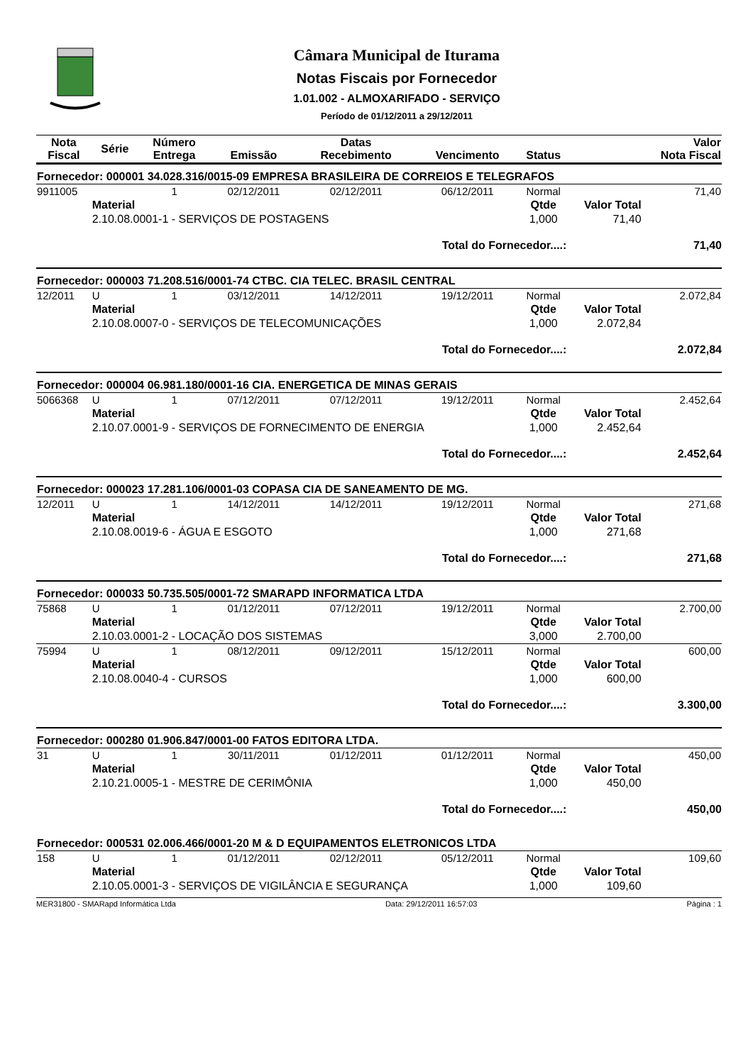Câmara Municipal de Iturama
Notas Fiscais por Fornecedor
1.01.002 - ALMOXARIFADO - SERVIÇO
Período de 01/12/2011 a 29/12/2011
| Nota Fiscal | Série | Número Entrega | Emissão | Datas Recebimento | Vencimento | Status | | Valor Nota Fiscal |
| --- | --- | --- | --- | --- | --- | --- | --- | --- |
| Fornecedor: 000001 34.028.316/0015-09 EMPRESA BRASILEIRA DE CORREIOS E TELEGRAFOS | | | | | | | | |
| 9911005 | | 1 | 02/12/2011 | 02/12/2011 | 06/12/2011 | Normal | | 71,40 |
| | Material | | | | | Qtde | Valor Total | |
| | 2.10.08.0001-1 - SERVIÇOS DE POSTAGENS | | | | | 1,000 | 71,40 | |
| Total do Fornecedor....: | | | | | | | | 71,40 |
| Fornecedor: 000003 71.208.516/0001-74 CTBC. CIA TELEC. BRASIL CENTRAL | | | | | | | | |
| 12/2011 | U | 1 | 03/12/2011 | 14/12/2011 | 19/12/2011 | Normal | | 2.072,84 |
| | Material | | | | | Qtde | Valor Total | |
| | 2.10.08.0007-0 - SERVIÇOS DE TELECOMUNICAÇÕES | | | | | 1,000 | 2.072,84 | |
| Total do Fornecedor....: | | | | | | | | 2.072,84 |
| Fornecedor: 000004 06.981.180/0001-16 CIA. ENERGETICA DE MINAS GERAIS | | | | | | | | |
| 5066368 | U | 1 | 07/12/2011 | 07/12/2011 | 19/12/2011 | Normal | | 2.452,64 |
| | Material | | | | | Qtde | Valor Total | |
| | 2.10.07.0001-9 - SERVIÇOS DE FORNECIMENTO DE ENERGIA | | | | | 1,000 | 2.452,64 | |
| Total do Fornecedor....: | | | | | | | | 2.452,64 |
| Fornecedor: 000023 17.281.106/0001-03 COPASA CIA DE SANEAMENTO DE MG. | | | | | | | | |
| 12/2011 | U | 1 | 14/12/2011 | 14/12/2011 | 19/12/2011 | Normal | | 271,68 |
| | Material | | | | | Qtde | Valor Total | |
| | 2.10.08.0019-6 - ÁGUA E ESGOTO | | | | | 1,000 | 271,68 | |
| Total do Fornecedor....: | | | | | | | | 271,68 |
| Fornecedor: 000033 50.735.505/0001-72 SMARAPD INFORMATICA LTDA | | | | | | | | |
| 75868 | U | 1 | 01/12/2011 | 07/12/2011 | 19/12/2011 | Normal | | 2.700,00 |
| | Material | | | | | Qtde | Valor Total | |
| | 2.10.03.0001-2 - LOCAÇÃO DOS SISTEMAS | | | | | 3,000 | 2.700,00 | |
| 75994 | U | 1 | 08/12/2011 | 09/12/2011 | 15/12/2011 | Normal | | 600,00 |
| | Material | | | | | Qtde | Valor Total | |
| | 2.10.08.0040-4 - CURSOS | | | | | 1,000 | 600,00 | |
| Total do Fornecedor....: | | | | | | | | 3.300,00 |
| Fornecedor: 000280 01.906.847/0001-00 FATOS EDITORA LTDA. | | | | | | | | |
| 31 | U | 1 | 30/11/2011 | 01/12/2011 | 01/12/2011 | Normal | | 450,00 |
| | Material | | | | | Qtde | Valor Total | |
| | 2.10.21.0005-1 - MESTRE DE CERIMÔNIA | | | | | 1,000 | 450,00 | |
| Total do Fornecedor....: | | | | | | | | 450,00 |
| Fornecedor: 000531 02.006.466/0001-20 M & D EQUIPAMENTOS ELETRONICOS LTDA | | | | | | | | |
| 158 | U | 1 | 01/12/2011 | 02/12/2011 | 05/12/2011 | Normal | | 109,60 |
| | Material | | | | | Qtde | Valor Total | |
| | 2.10.05.0001-3 - SERVIÇOS DE VIGILÂNCIA E SEGURANÇA | | | | | 1,000 | 109,60 | |
MER31800 - SMARapd Informática Ltda Data: 29/12/2011 16:57:03 Página : 1